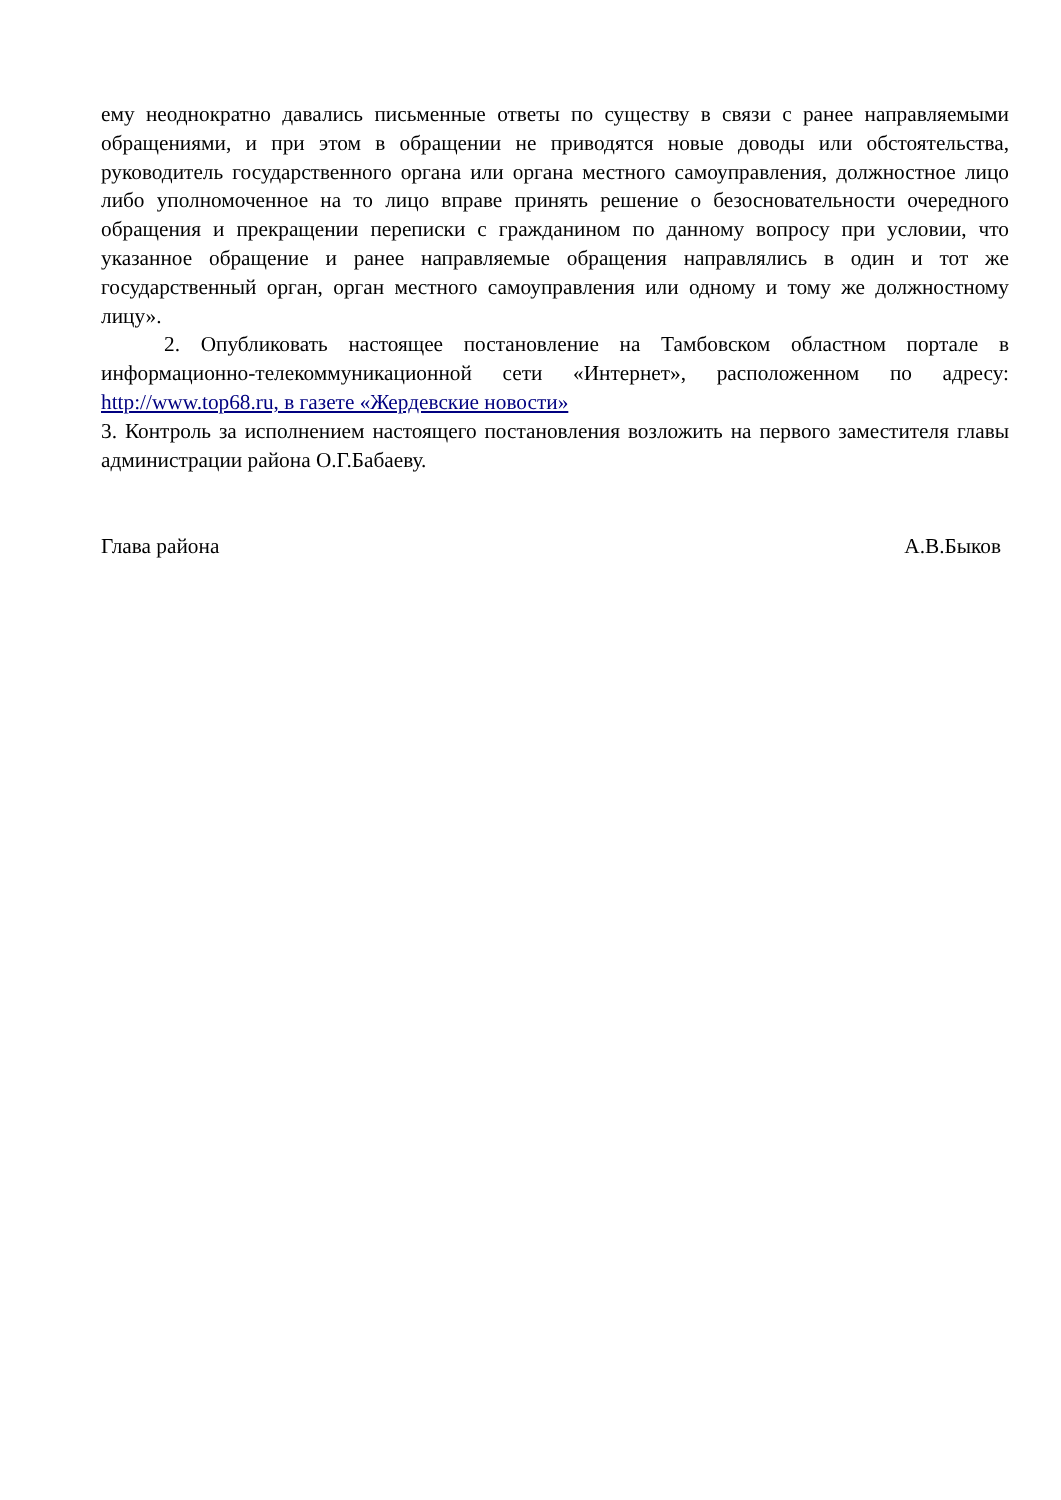ему неоднократно давались письменные ответы по существу в связи с ранее направляемыми обращениями, и при этом в обращении не приводятся новые доводы или обстоятельства, руководитель государственного органа или органа местного самоуправления, должностное лицо либо уполномоченное на то лицо вправе принять решение о безосновательности очередного обращения и прекращении переписки с гражданином по данному вопросу при условии, что указанное обращение и ранее направляемые обращения направлялись в один и тот же государственный орган, орган местного самоуправления или одному и тому же должностному лицу».
2. Опубликовать настоящее постановление на Тамбовском областном портале в информационно-телекоммуникационной сети «Интернет», расположенном по адресу: http://www.top68.ru, в газете «Жердевские новости»
3. Контроль за исполнением настоящего постановления возложить на первого заместителя главы администрации района О.Г.Бабаеву.
Глава района А.В.Быков